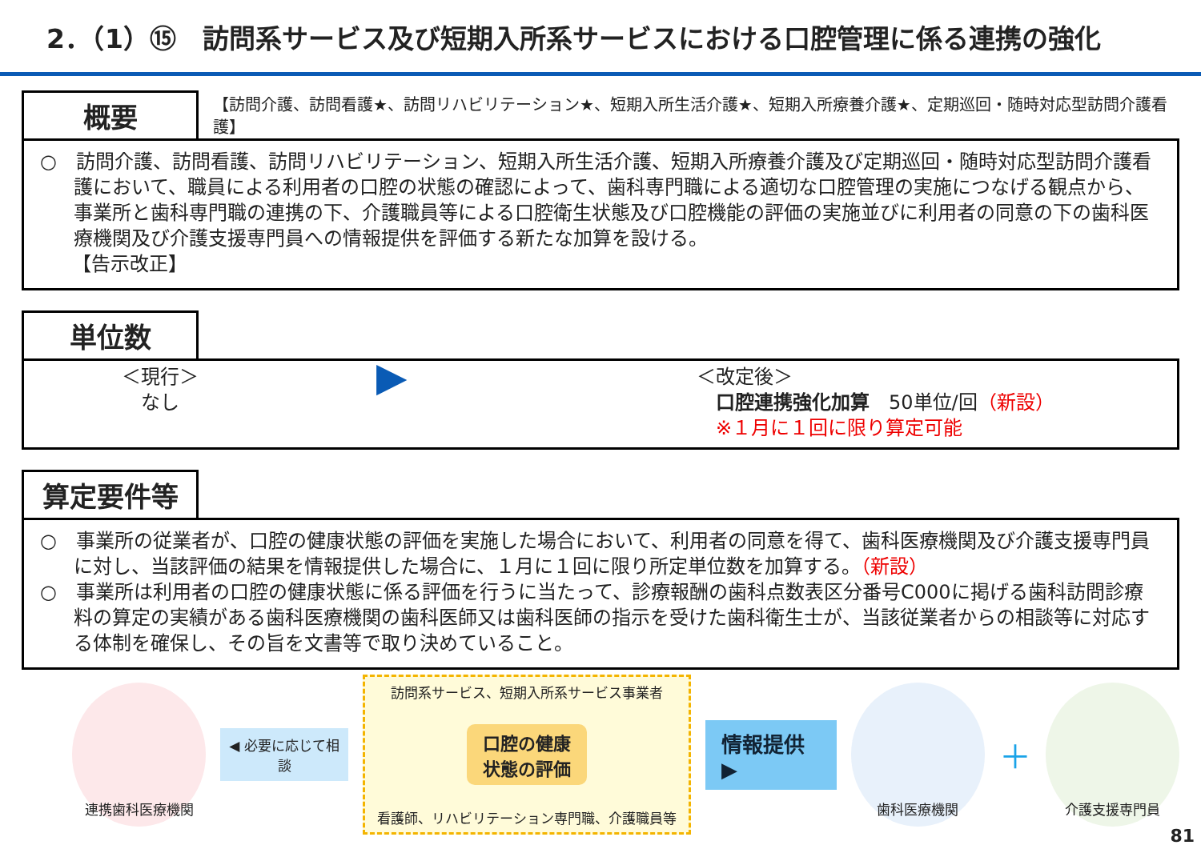2．（1）⑮　訪問系サービス及び短期入所系サービスにおける口腔管理に係る連携の強化
概要
【訪問介護、訪問看護★、訪問リハビリテーション★、短期入所生活介護★、短期入所療養介護★、定期巡回・随時対応型訪問介護看護】
○　訪問介護、訪問看護、訪問リハビリテーション、短期入所生活介護、短期入所療養介護及び定期巡回・随時対応型訪問介護看護において、職員による利用者の口腔の状態の確認によって、歯科専門職による適切な口腔管理の実施につなげる観点から、事業所と歯科専門職の連携の下、介護職員等による口腔衛生状態及び口腔機能の評価の実施並びに利用者の同意の下の歯科医療機関及び介護支援専門員への情報提供を評価する新たな加算を設ける。
【告示改正】
単位数
＜現行＞
なし
▶
＜改定後＞
　口腔連携強化加算　50単位/回（新設）
　※１月に１回に限り算定可能
算定要件等
○　事業所の従業者が、口腔の健康状態の評価を実施した場合において、利用者の同意を得て、歯科医療機関及び介護支援専門員に対し、当該評価の結果を情報提供した場合に、１月に１回に限り所定単位数を加算する。（新設）
○　事業所は利用者の口腔の健康状態に係る評価を行うに当たって、診療報酬の歯科点数表区分番号C000に掲げる歯科訪問診療料の算定の実績がある歯科医療機関の歯科医師又は歯科医師の指示を受けた歯科衛生士が、当該従業者からの相談等に対応する体制を確保し、その旨を文書等で取り決めていること。
連携歯科医療機関
◀ 必要に応じて相談
訪問系サービス、短期入所系サービス事業者
口腔の健康
状態の評価
看護師、リハビリテーション専門職、介護職員等
情報提供 ▶
歯科医療機関
＋
介護支援専門員
81